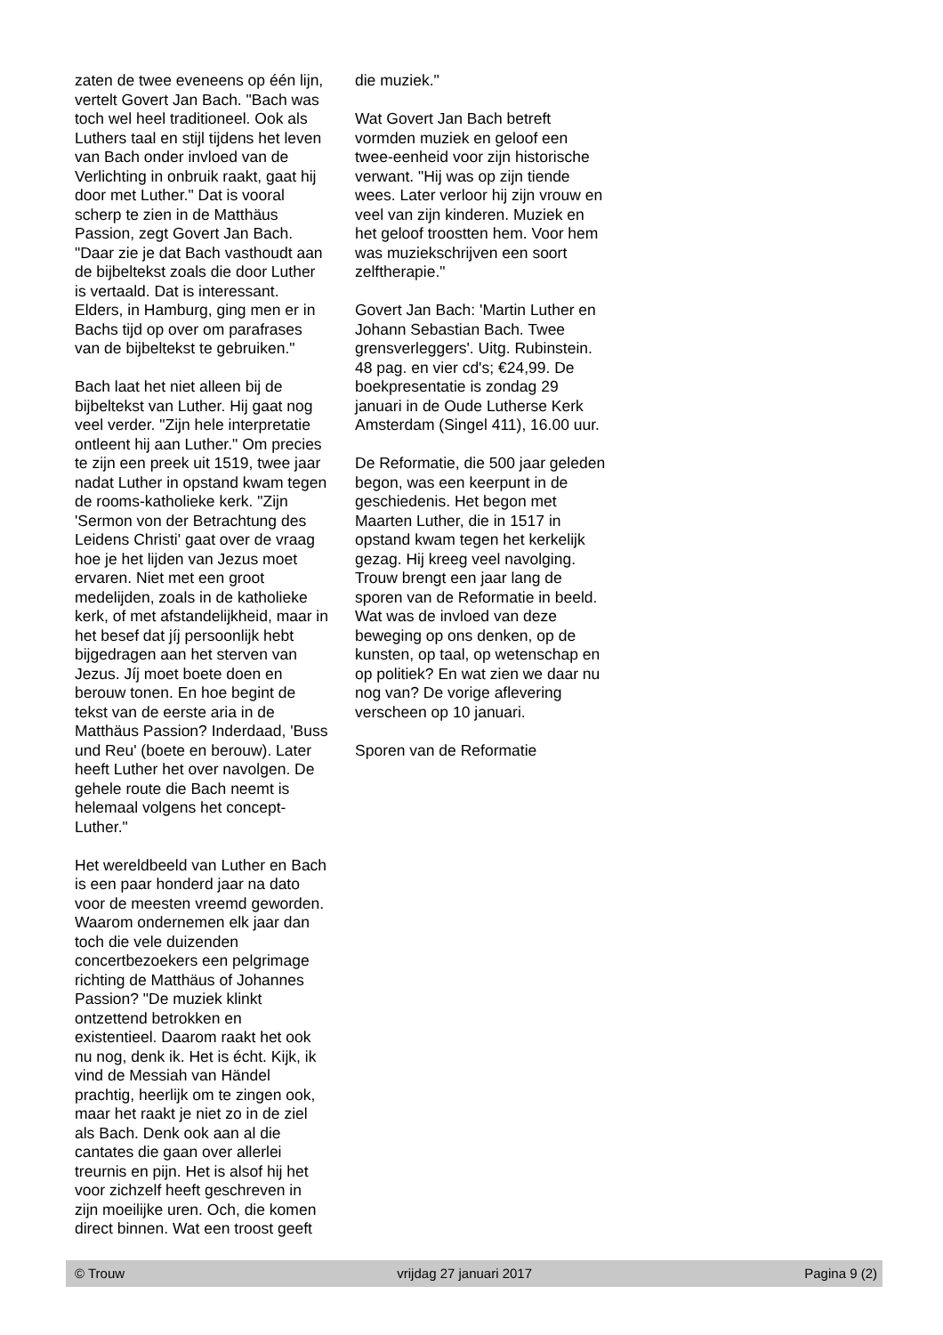zaten de twee eveneens op één lijn, vertelt Govert Jan Bach. "Bach was toch wel heel traditioneel. Ook als Luthers taal en stijl tijdens het leven van Bach onder invloed van de Verlichting in onbruik raakt, gaat hij door met Luther." Dat is vooral scherp te zien in de Matthäus Passion, zegt Govert Jan Bach. "Daar zie je dat Bach vasthoudt aan de bijbeltekst zoals die door Luther is vertaald. Dat is interessant. Elders, in Hamburg, ging men er in Bachs tijd op over om parafrases van de bijbeltekst te gebruiken."
Bach laat het niet alleen bij de bijbeltekst van Luther. Hij gaat nog veel verder. "Zijn hele interpretatie ontleent hij aan Luther." Om precies te zijn een preek uit 1519, twee jaar nadat Luther in opstand kwam tegen de rooms-katholieke kerk. "Zijn 'Sermon von der Betrachtung des Leidens Christi' gaat over de vraag hoe je het lijden van Jezus moet ervaren. Niet met een groot medelijden, zoals in de katholieke kerk, of met afstandelijkheid, maar in het besef dat jíj persoonlijk hebt bijgedragen aan het sterven van Jezus. Jíj moet boete doen en berouw tonen. En hoe begint de tekst van de eerste aria in de Matthäus Passion? Inderdaad, 'Buss und Reu' (boete en berouw). Later heeft Luther het over navolgen. De gehele route die Bach neemt is helemaal volgens het concept-Luther."
Het wereldbeeld van Luther en Bach is een paar honderd jaar na dato voor de meesten vreemd geworden. Waarom ondernemen elk jaar dan toch die vele duizenden concertbezoekers een pelgrimage richting de Matthäus of Johannes Passion? "De muziek klinkt ontzettend betrokken en existentieel. Daarom raakt het ook nu nog, denk ik. Het is écht. Kijk, ik vind de Messiah van Händel prachtig, heerlijk om te zingen ook, maar het raakt je niet zo in de ziel als Bach. Denk ook aan al die cantates die gaan over allerlei treurnis en pijn. Het is alsof hij het voor zichzelf heeft geschreven in zijn moeilijke uren. Och, die komen direct binnen. Wat een troost geeft
die muziek."
Wat Govert Jan Bach betreft vormden muziek en geloof een twee-eenheid voor zijn historische verwant. "Hij was op zijn tiende wees. Later verloor hij zijn vrouw en veel van zijn kinderen. Muziek en het geloof troostten hem. Voor hem was muziekschrijven een soort zelftherapie."
Govert Jan Bach: 'Martin Luther en Johann Sebastian Bach. Twee grensverleggers'. Uitg. Rubinstein. 48 pag. en vier cd's; €24,99. De boekpresentatie is zondag 29 januari in de Oude Lutherse Kerk Amsterdam (Singel 411), 16.00 uur.
De Reformatie, die 500 jaar geleden begon, was een keerpunt in de geschiedenis. Het begon met Maarten Luther, die in 1517 in opstand kwam tegen het kerkelijk gezag. Hij kreeg veel navolging. Trouw brengt een jaar lang de sporen van de Reformatie in beeld. Wat was de invloed van deze beweging op ons denken, op de kunsten, op taal, op wetenschap en op politiek? En wat zien we daar nu nog van? De vorige aflevering verscheen op 10 januari.
Sporen van de Reformatie
© Trouw vrijdag 27 januari 2017 Pagina 9 (2)